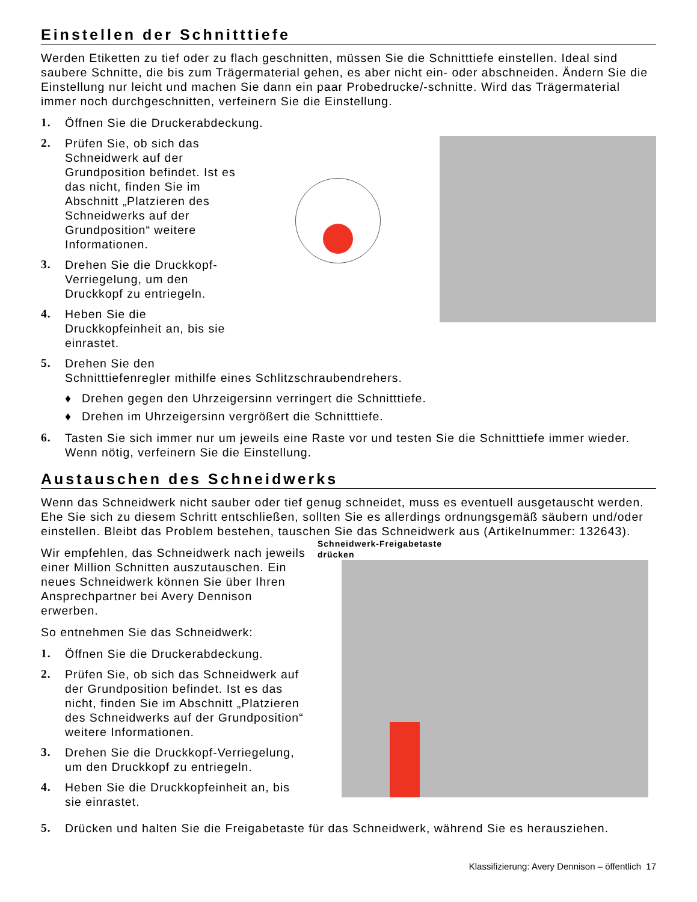Einstellen der Schnitttiefe
Werden Etiketten zu tief oder zu flach geschnitten, müssen Sie die Schnitttiefe einstellen. Ideal sind saubere Schnitte, die bis zum Trägermaterial gehen, es aber nicht ein- oder abschneiden. Ändern Sie die Einstellung nur leicht und machen Sie dann ein paar Probedrucke/-schnitte. Wird das Trägermaterial immer noch durchgeschnitten, verfeinern Sie die Einstellung.
1. Öffnen Sie die Druckerabdeckung.
2. Prüfen Sie, ob sich das Schneidwerk auf der Grundposition befindet. Ist es das nicht, finden Sie im Abschnitt „Platzieren des Schneidwerks auf der Grundposition“ weitere Informationen.
3. Drehen Sie die Druckkopf-Verriegelung, um den Druckkopf zu entriegeln.
4. Heben Sie die Druckkopfeinheit an, bis sie einrastet.
5. Drehen Sie den
Schnitttiefenregler mithilfe eines Schlitzschraubendrehers.
♦ Drehen gegen den Uhrzeigersinn verringert die Schnitttiefe.
♦ Drehen im Uhrzeigersinn vergrößert die Schnitttiefe.
6. Tasten Sie sich immer nur um jeweils eine Raste vor und testen Sie die Schnitttiefe immer wieder. Wenn nötig, verfeinern Sie die Einstellung.
Austauschen des Schneidwerks
Wenn das Schneidwerk nicht sauber oder tief genug schneidet, muss es eventuell ausgetauscht werden. Ehe Sie sich zu diesem Schritt entschließen, sollten Sie es allerdings ordnungsgemäß säubern und/oder einstellen. Bleibt das Problem bestehen, tauschen Sie das Schneidwerk aus (Artikelnummer: 132643).
Wir empfehlen, das Schneidwerk nach jeweils einer Million Schnitten auszutauschen. Ein neues Schneidwerk können Sie über Ihren Ansprechpartner bei Avery Dennison erwerben.
So entnehmen Sie das Schneidwerk:
1. Öffnen Sie die Druckerabdeckung.
2. Prüfen Sie, ob sich das Schneidwerk auf der Grundposition befindet. Ist es das nicht, finden Sie im Abschnitt „Platzieren des Schneidwerks auf der Grundposition“ weitere Informationen.
3. Drehen Sie die Druckkopf-Verriegelung, um den Druckkopf zu entriegeln.
4. Heben Sie die Druckkopfeinheit an, bis sie einrastet.
Schneidwerk-Freigabetaste
drücken
5. Drücken und halten Sie die Freigabetaste für das Schneidwerk, während Sie es herausziehen.
Klassifizierung: Avery Dennison – öffentlich 17